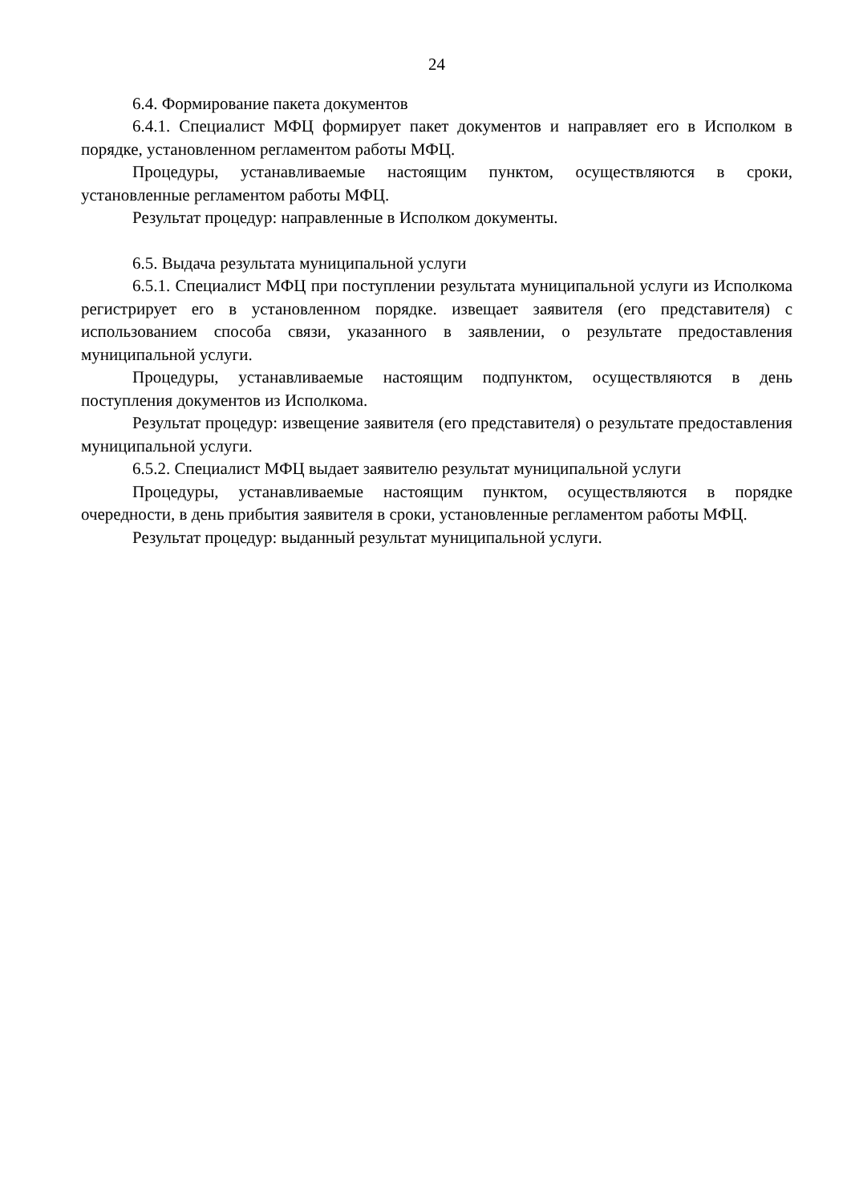24
6.4. Формирование пакета документов
6.4.1. Специалист МФЦ формирует пакет документов и направляет его в Исполком в порядке, установленном регламентом работы МФЦ.
Процедуры, устанавливаемые настоящим пунктом, осуществляются в сроки, установленные регламентом работы МФЦ.
Результат процедур: направленные в Исполком документы.
6.5. Выдача результата муниципальной услуги
6.5.1. Специалист МФЦ при поступлении результата муниципальной услуги из Исполкома регистрирует его в установленном порядке. извещает заявителя (его представителя) с использованием способа связи, указанного в заявлении, о результате предоставления муниципальной услуги.
Процедуры, устанавливаемые настоящим подпунктом, осуществляются в день поступления документов из Исполкома.
Результат процедур: извещение заявителя (его представителя) о результате предоставления муниципальной услуги.
6.5.2. Специалист МФЦ выдает заявителю результат муниципальной услуги
Процедуры, устанавливаемые настоящим пунктом, осуществляются в порядке очередности, в день прибытия заявителя в сроки, установленные регламентом работы МФЦ.
Результат процедур: выданный результат муниципальной услуги.